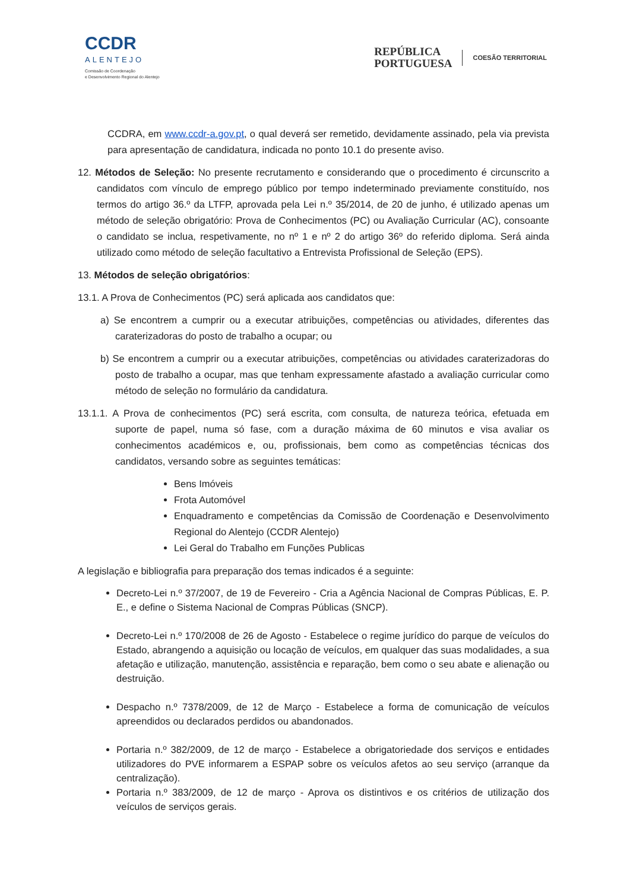CCDR
ALENTEJO
Comissão de Coordenação
e Desenvolvimento Regional do Alentejo
REPÚBLICA
PORTUGUESA
COESÃO TERRITORIAL
CCDRA, em www.ccdr-a.gov.pt, o qual deverá ser remetido, devidamente assinado, pela via prevista para apresentação de candidatura, indicada no ponto 10.1 do presente aviso.
12. Métodos de Seleção: No presente recrutamento e considerando que o procedimento é circunscrito a candidatos com vínculo de emprego público por tempo indeterminado previamente constituído, nos termos do artigo 36.º da LTFP, aprovada pela Lei n.º 35/2014, de 20 de junho, é utilizado apenas um método de seleção obrigatório: Prova de Conhecimentos (PC) ou Avaliação Curricular (AC), consoante o candidato se inclua, respetivamente, no nº 1 e nº 2 do artigo 36º do referido diploma. Será ainda utilizado como método de seleção facultativo a Entrevista Profissional de Seleção (EPS).
13. Métodos de seleção obrigatórios:
13.1. A Prova de Conhecimentos (PC) será aplicada aos candidatos que:
a) Se encontrem a cumprir ou a executar atribuições, competências ou atividades, diferentes das caraterizadoras do posto de trabalho a ocupar; ou
b) Se encontrem a cumprir ou a executar atribuições, competências ou atividades caraterizadoras do posto de trabalho a ocupar, mas que tenham expressamente afastado a avaliação curricular como método de seleção no formulário da candidatura.
13.1.1. A Prova de conhecimentos (PC) será escrita, com consulta, de natureza teórica, efetuada em suporte de papel, numa só fase, com a duração máxima de 60 minutos e visa avaliar os conhecimentos académicos e, ou, profissionais, bem como as competências técnicas dos candidatos, versando sobre as seguintes temáticas:
Bens Imóveis
Frota Automóvel
Enquadramento e competências da Comissão de Coordenação e Desenvolvimento Regional do Alentejo (CCDR Alentejo)
Lei Geral do Trabalho em Funções Publicas
A legislação e bibliografia para preparação dos temas indicados é a seguinte:
Decreto-Lei n.º 37/2007, de 19 de Fevereiro - Cria a Agência Nacional de Compras Públicas, E. P. E., e define o Sistema Nacional de Compras Públicas (SNCP).
Decreto-Lei n.º 170/2008 de 26 de Agosto - Estabelece o regime jurídico do parque de veículos do Estado, abrangendo a aquisição ou locação de veículos, em qualquer das suas modalidades, a sua afetação e utilização, manutenção, assistência e reparação, bem como o seu abate e alienação ou destruição.
Despacho n.º 7378/2009, de 12 de Março - Estabelece a forma de comunicação de veículos apreendidos ou declarados perdidos ou abandonados.
Portaria n.º 382/2009, de 12 de março - Estabelece a obrigatoriedade dos serviços e entidades utilizadores do PVE informarem a ESPAP sobre os veículos afetos ao seu serviço (arranque da centralização).
Portaria n.º 383/2009, de 12 de março - Aprova os distintivos e os critérios de utilização dos veículos de serviços gerais.